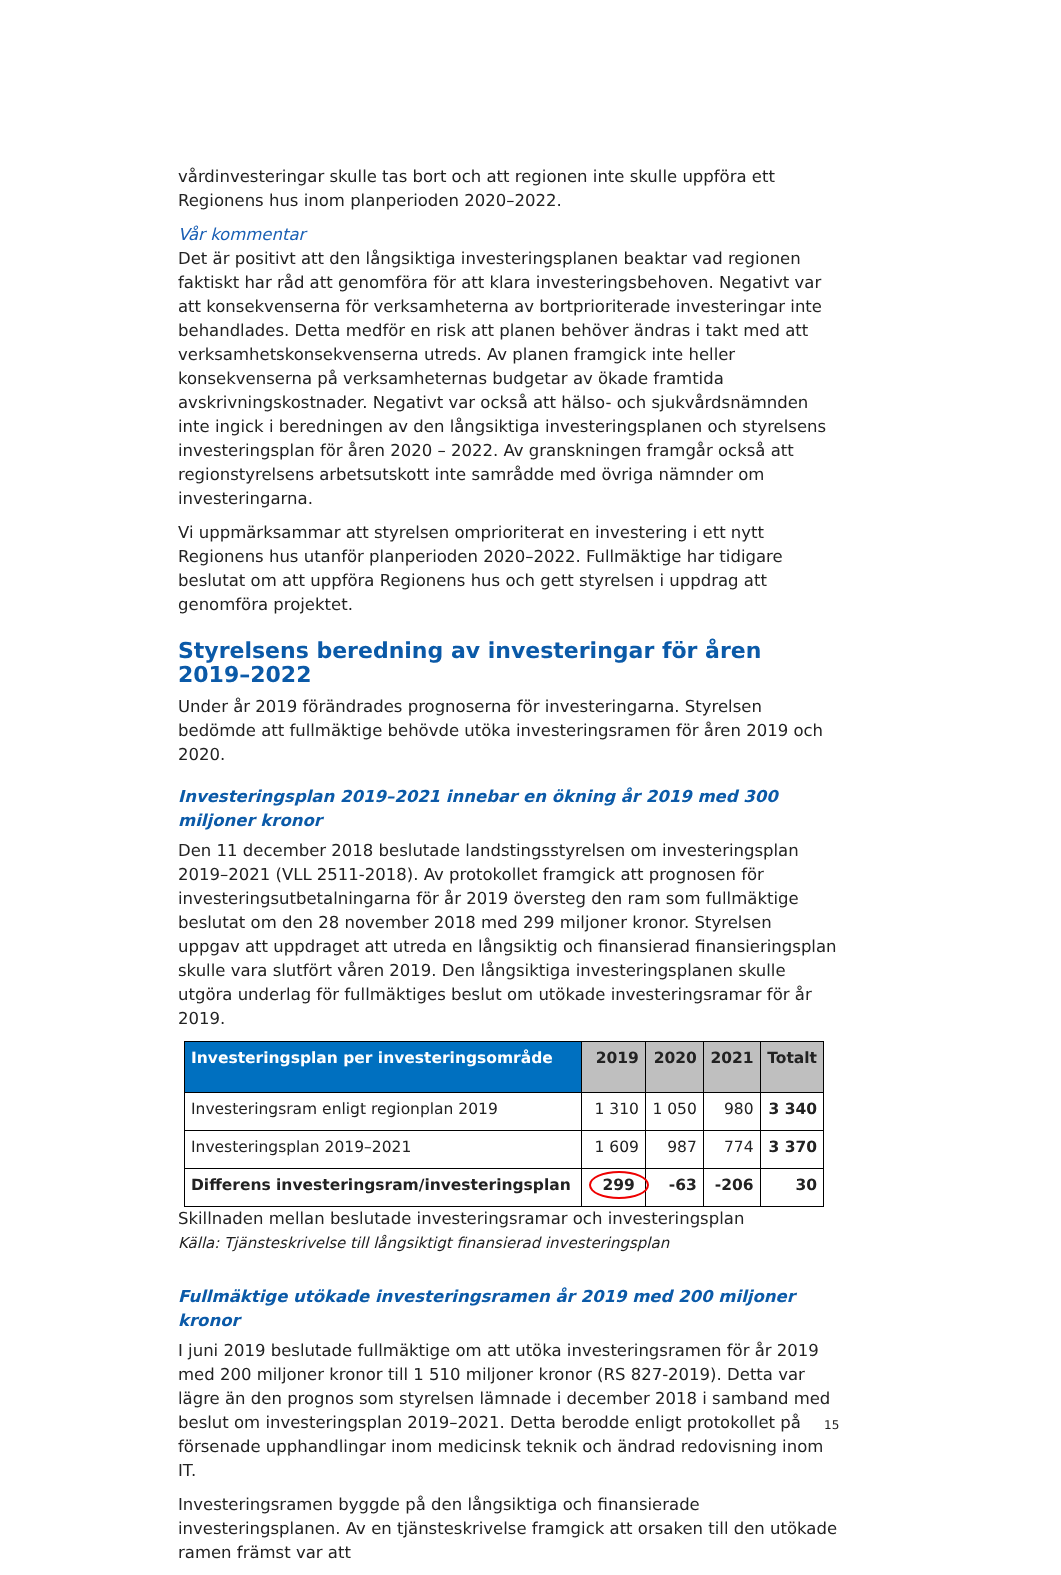vårdinvesteringar skulle tas bort och att regionen inte skulle uppföra ett Regionens hus inom planperioden 2020–2022.
Vår kommentar
Det är positivt att den långsiktiga investeringsplanen beaktar vad regionen faktiskt har råd att genomföra för att klara investeringsbehoven. Negativt var att konsekvenserna för verksamheterna av bortprioriterade investeringar inte behandlades. Detta medför en risk att planen behöver ändras i takt med att verksamhetskonsekvenserna utreds. Av planen framgick inte heller konsekvenserna på verksamheternas budgetar av ökade framtida avskrivningskostnader. Negativt var också att hälso- och sjukvårdsnämnden inte ingick i beredningen av den långsiktiga investeringsplanen och styrelsens investeringsplan för åren 2020 – 2022. Av granskningen framgår också att regionstyrelsens arbetsutskott inte samrådde med övriga nämnder om investeringarna.
Vi uppmärksammar att styrelsen omprioriterat en investering i ett nytt Regionens hus utanför planperioden 2020–2022. Fullmäktige har tidigare beslutat om att uppföra Regionens hus och gett styrelsen i uppdrag att genomföra projektet.
Styrelsens beredning av investeringar för åren 2019–2022
Under år 2019 förändrades prognoserna för investeringarna. Styrelsen bedömde att fullmäktige behövde utöka investeringsramen för åren 2019 och 2020.
Investeringsplan 2019–2021 innebar en ökning år 2019 med 300 miljoner kronor
Den 11 december 2018 beslutade landstingsstyrelsen om investeringsplan 2019–2021 (VLL 2511-2018). Av protokollet framgick att prognosen för investeringsutbetalningarna för år 2019 översteg den ram som fullmäktige beslutat om den 28 november 2018 med 299 miljoner kronor. Styrelsen uppgav att uppdraget att utreda en långsiktig och finansierad finansieringsplan skulle vara slutfört våren 2019. Den långsiktiga investeringsplanen skulle utgöra underlag för fullmäktiges beslut om utökade investeringsramar för år 2019.
| Investeringsplan per investeringsområde | 2019 | 2020 | 2021 | Totalt |
| --- | --- | --- | --- | --- |
| Investeringsram enligt regionplan 2019 | 1 310 | 1 050 | 980 | 3 340 |
| Investeringsplan 2019–2021 | 1 609 | 987 | 774 | 3 370 |
| Differens investeringsram/investeringsplan | 299 | -63 | -206 | 30 |
Skillnaden mellan beslutade investeringsramar och investeringsplan
Källa: Tjänsteskrivelse till långsiktigt finansierad investeringsplan
Fullmäktige utökade investeringsramen år 2019 med 200 miljoner kronor
I juni 2019 beslutade fullmäktige om att utöka investeringsramen för år 2019 med 200 miljoner kronor till 1 510 miljoner kronor (RS 827-2019). Detta var lägre än den prognos som styrelsen lämnade i december 2018 i samband med beslut om investeringsplan 2019–2021. Detta berodde enligt protokollet på försenade upphandlingar inom medicinsk teknik och ändrad redovisning inom IT.
Investeringsramen byggde på den långsiktiga och finansierade investeringsplanen. Av en tjänsteskrivelse framgick att orsaken till den utökade ramen främst var att
15